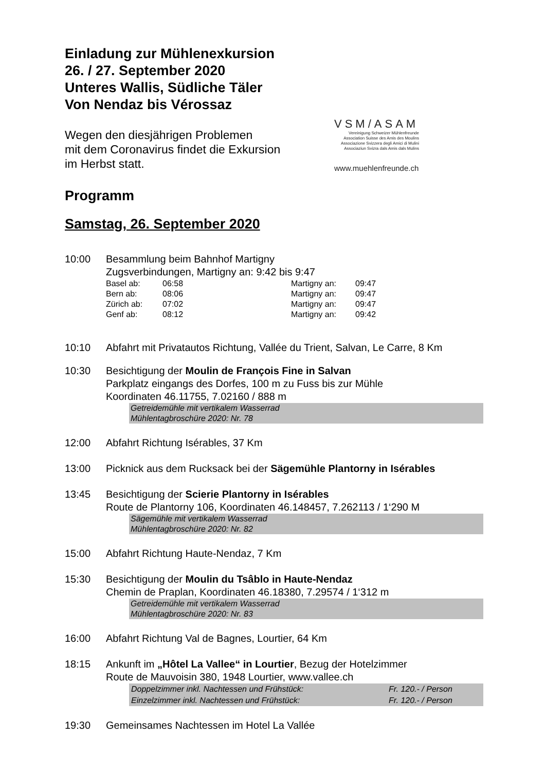Einladung zur Mühlenexkursion
26. / 27. September 2020
Unteres Wallis, Südliche Täler
Von Nendaz bis Vérossaz
Wegen den diesjährigen Problemen
mit dem Coronavirus findet die Exkursion
im Herbst statt.
VSM/ASAM
Vereinigung Schweizer Mühlenfreunde
Association Suisse des Amis des Moulins
Associazione Svizzera degli Amici di Mulini
Associaziun Svizra dals Amis dals Mulins
www.muehlenfreunde.ch
Programm
Samstag, 26. September 2020
10:00 Besammlung beim Bahnhof Martigny
Zugsverbindungen, Martigny an: 9:42 bis 9:47
| Basel ab: | 06:58 | Martigny an: | 09:47 |
| Bern ab: | 08:06 | Martigny an: | 09:47 |
| Zürich ab: | 07:02 | Martigny an: | 09:47 |
| Genf ab: | 08:12 | Martigny an: | 09:42 |
10:10 Abfahrt mit Privatautos Richtung, Vallée du Trient, Salvan, Le Carre, 8 Km
10:30 Besichtigung der Moulin de François Fine in Salvan
Parkplatz eingangs des Dorfes, 100 m zu Fuss bis zur Mühle
Koordinaten 46.11755, 7.02160 / 888 m
Getreidemühle mit vertikalem Wasserrad
Mühlentagbroschüre 2020: Nr. 78
12:00 Abfahrt Richtung Isérables, 37 Km
13:00 Picknick aus dem Rucksack bei der Sägemühle Plantorny in Isérables
13:45 Besichtigung der Scierie Plantorny in Isérables
Route de Plantorny 106, Koordinaten 46.148457, 7.262113 / 1‘290 M
Sägemühle mit vertikalem Wasserrad
Mühlentagbroschüre 2020: Nr. 82
15:00 Abfahrt Richtung Haute-Nendaz, 7 Km
15:30 Besichtigung der Moulin du Tsâblo in Haute-Nendaz
Chemin de Praplan, Koordinaten 46.18380, 7.29574 / 1‘312 m
Getreidemühle mit vertikalem Wasserrad
Mühlentagbroschüre 2020: Nr. 83
16:00 Abfahrt Richtung Val de Bagnes, Lourtier, 64 Km
18:15 Ankunft im „Hôtel La Vallee“ in Lourtier, Bezug der Hotelzimmer
Route de Mauvoisin 380, 1948 Lourtier, www.vallee.ch
| Doppelzimmer inkl. Nachtessen und Frühstück: | Fr. 120.- / Person |
| Einzelzimmer inkl. Nachtessen und Frühstück: | Fr. 120.- / Person |
19:30 Gemeinsames Nachtessen im Hotel La Vallée